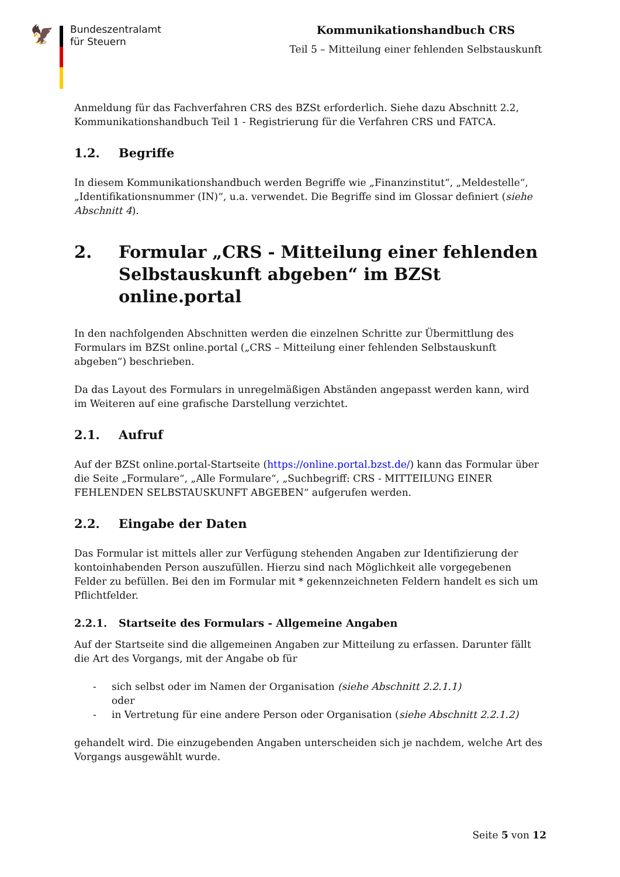🦅
Bundeszentralamt
für Steuern
Kommunikationshandbuch CRS
Teil 5 – Mitteilung einer fehlenden Selbstauskunft
Anmeldung für das Fachverfahren CRS des BZSt erforderlich. Siehe dazu Abschnitt 2.2, Kommunikationshandbuch Teil 1 - Registrierung für die Verfahren CRS und FATCA.
1.2. Begriffe
In diesem Kommunikationshandbuch werden Begriffe wie „Finanzinstitut“, „Meldestelle“, „Identifikationsnummer (IN)“, u.a. verwendet. Die Begriffe sind im Glossar definiert (siehe Abschnitt 4).
2. Formular „CRS - Mitteilung einer fehlenden Selbstauskunft abgeben“ im BZSt online.portal
In den nachfolgenden Abschnitten werden die einzelnen Schritte zur Übermittlung des Formulars im BZSt online.portal („CRS – Mitteilung einer fehlenden Selbstauskunft abgeben“) beschrieben.
Da das Layout des Formulars in unregelmäßigen Abständen angepasst werden kann, wird im Weiteren auf eine grafische Darstellung verzichtet.
2.1. Aufruf
Auf der BZSt online.portal-Startseite (https://online.portal.bzst.de/) kann das Formular über die Seite „Formulare“, „Alle Formulare“, „Suchbegriff: CRS - MITTEILUNG EINER FEHLENDEN SELBSTAUSKUNFT ABGEBEN“ aufgerufen werden.
2.2. Eingabe der Daten
Das Formular ist mittels aller zur Verfügung stehenden Angaben zur Identifizierung der kontoinhabenden Person auszufüllen. Hierzu sind nach Möglichkeit alle vorgegebenen Felder zu befüllen. Bei den im Formular mit * gekennzeichneten Feldern handelt es sich um Pflichtfelder.
2.2.1. Startseite des Formulars - Allgemeine Angaben
Auf der Startseite sind die allgemeinen Angaben zur Mitteilung zu erfassen. Darunter fällt die Art des Vorgangs, mit der Angabe ob für
- sich selbst oder im Namen der Organisation (siehe Abschnitt 2.2.1.1)
oder
- in Vertretung für eine andere Person oder Organisation (siehe Abschnitt 2.2.1.2)
gehandelt wird. Die einzugebenden Angaben unterscheiden sich je nachdem, welche Art des Vorgangs ausgewählt wurde.
Seite 5 von 12